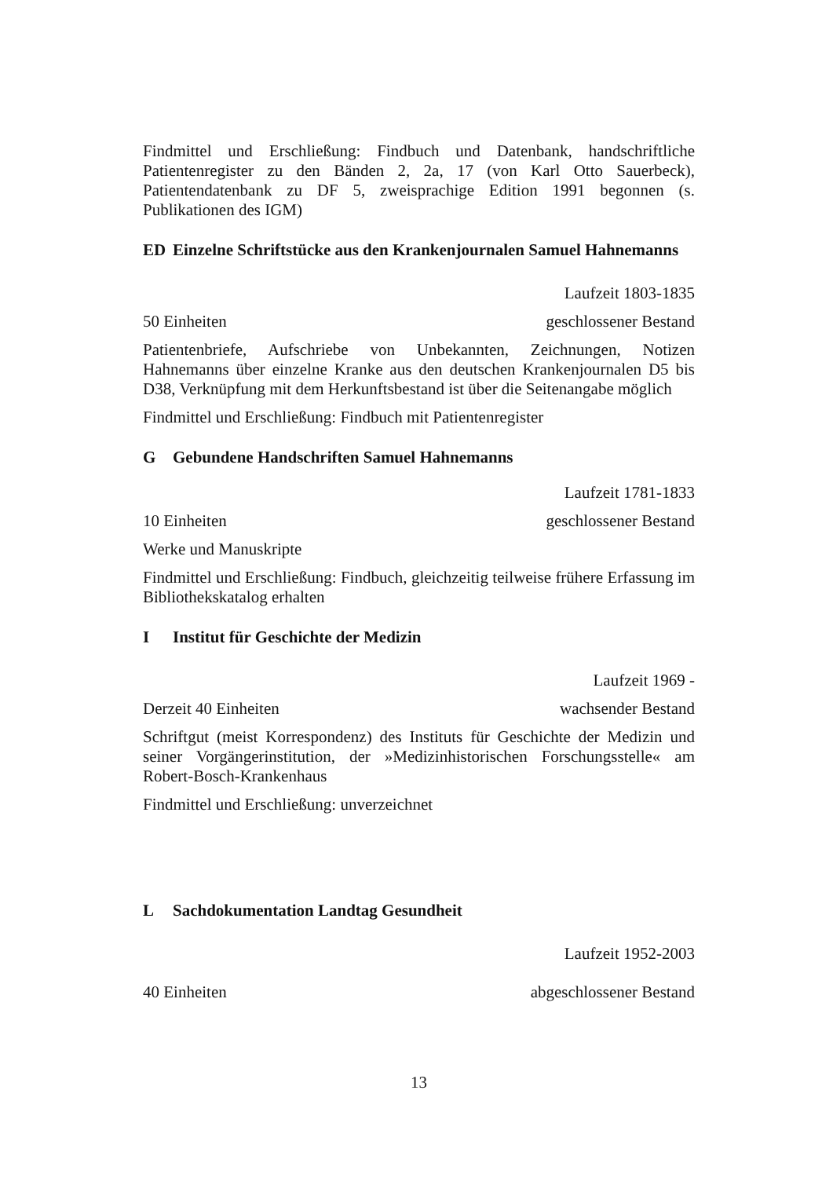Findmittel und Erschließung: Findbuch und Datenbank, handschriftliche Patientenregister zu den Bänden 2, 2a, 17 (von Karl Otto Sauerbeck), Patientendatenbank zu DF 5, zweisprachige Edition 1991 begonnen (s. Publikationen des IGM)
ED Einzelne Schriftstücke aus den Krankenjournalen Samuel Hahnemanns
Laufzeit 1803-1835
50 Einheiten geschlossener Bestand
Patientenbriefe, Aufschriebe von Unbekannten, Zeichnungen, Notizen Hahnemanns über einzelne Kranke aus den deutschen Krankenjournalen D5 bis D38, Verknüpfung mit dem Herkunftsbestand ist über die Seitenangabe möglich
Findmittel und Erschließung: Findbuch mit Patientenregister
G Gebundene Handschriften Samuel Hahnemanns
Laufzeit 1781-1833
10 Einheiten geschlossener Bestand
Werke und Manuskripte
Findmittel und Erschließung: Findbuch, gleichzeitig teilweise frühere Erfassung im Bibliothekskatalog erhalten
I Institut für Geschichte der Medizin
Laufzeit 1969 -
Derzeit 40 Einheiten wachsender Bestand
Schriftgut (meist Korrespondenz) des Instituts für Geschichte der Medizin und seiner Vorgängerinstitution, der »Medizinhistorischen Forschungsstelle« am Robert-Bosch-Krankenhaus
Findmittel und Erschließung: unverzeichnet
L Sachdokumentation Landtag Gesundheit
Laufzeit 1952-2003
40 Einheiten abgeschlossener Bestand
13